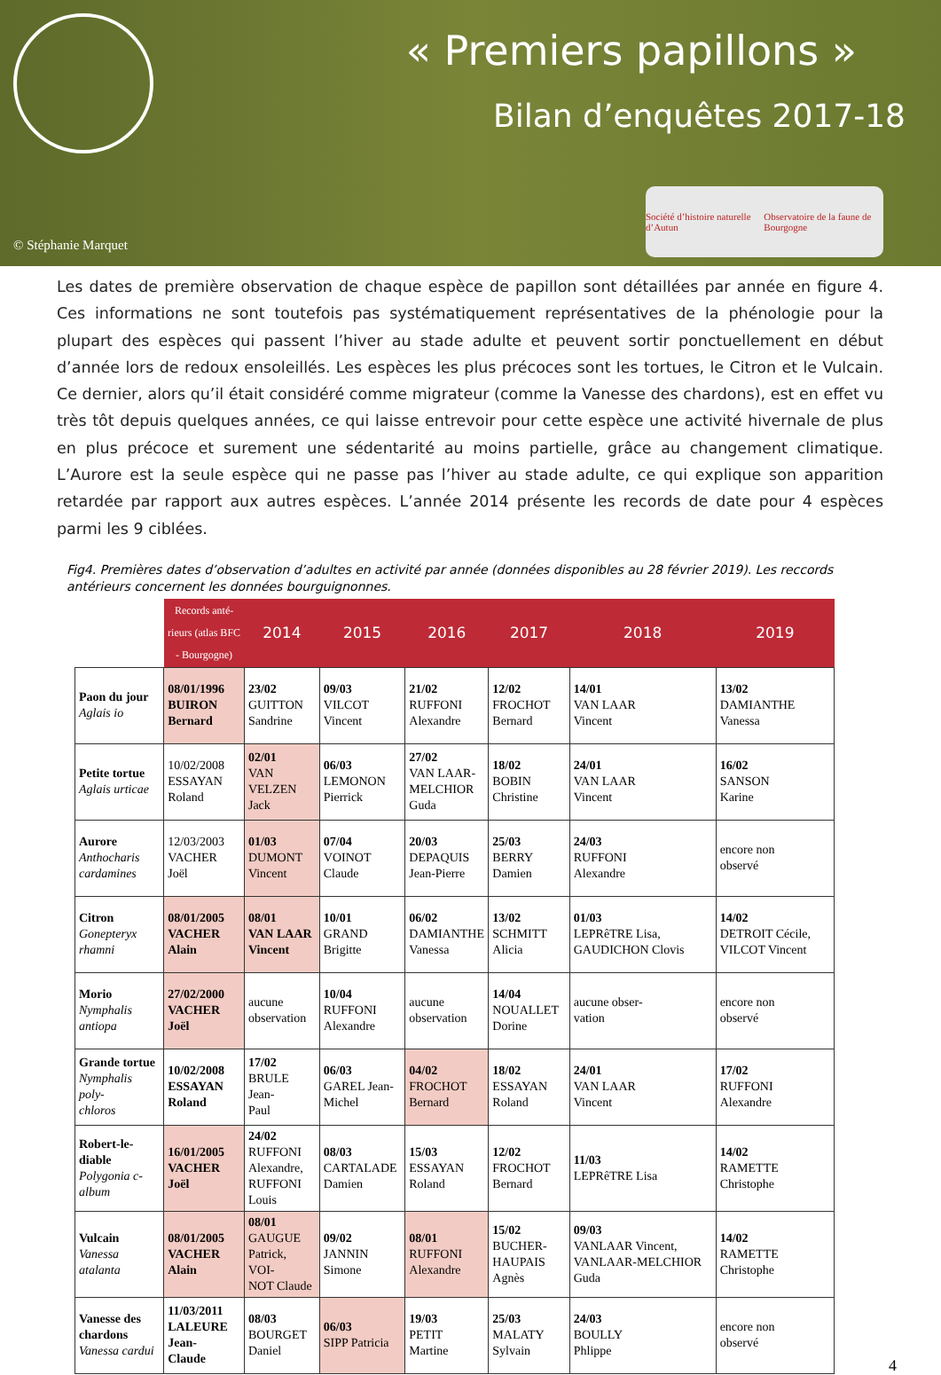« Premiers papillons »
Bilan d’enquêtes 2017-18
© Stéphanie Marquet
Société d’histoire naturelle d’Autun Observatoire de la faune de Bourgogne
Les dates de première observation de chaque espèce de papillon sont détaillées par année en figure 4. Ces informations ne sont toutefois pas systématiquement représentatives de la phénologie pour la plupart des espèces qui passent l’hiver au stade adulte et peuvent sortir ponctuellement en début d’année lors de redoux ensoleillés. Les espèces les plus précoces sont les tortues, le Citron et le Vulcain. Ce dernier, alors qu’il était considéré comme migrateur (comme la Vanesse des chardons), est en effet vu très tôt depuis quelques années, ce qui laisse entrevoir pour cette espèce une activité hivernale de plus en plus précoce et surement une sédentarité au moins partielle, grâce au changement climatique. L’Aurore est la seule espèce qui ne passe pas l’hiver au stade adulte, ce qui explique son apparition retardée par rapport aux autres espèces. L’année 2014 présente les records de date pour 4 espèces parmi les 9 ciblées.
Fig4. Premières dates d’observation d’adultes en activité par année (données disponibles au 28 février 2019). Les reccords antérieurs concernent les données bourguignonnes.
| | Records anté- rieurs (atlas BFC - Bourgogne) | 2014 | 2015 | 2016 | 2017 | 2018 | 2019 |
| --- | --- | --- | --- | --- | --- | --- | --- |
| Paon du jour Aglais io | 08/01/1996 BUIRON Bernard | 23/02 GUITTON Sandrine | 09/03 VILCOT Vincent | 21/02 RUFFONI Alexandre | 12/02 FROCHOT Bernard | 14/01 VAN LAAR Vincent | 13/02 DAMIANTHE Vanessa |
| Petite tortue Aglais urticae | 10/02/2008 ESSAYAN Roland | 02/01 VAN VELZEN Jack | 06/03 LEMONON Pierrick | 27/02 VAN LAAR- MELCHIOR Guda | 18/02 BOBIN Christine | 24/01 VAN LAAR Vincent | 16/02 SANSON Karine |
| Aurore Anthocharis cardamines | 12/03/2003 VACHER Joël | 01/03 DUMONT Vincent | 07/04 VOINOT Claude | 20/03 DEPAQUIS Jean-Pierre | 25/03 BERRY Damien | 24/03 RUFFONI Alexandre | encore non observé |
| Citron Gonepteryx rhamni | 08/01/2005 VACHER Alain | 08/01 VAN LAAR Vincent | 10/01 GRAND Brigitte | 06/02 DAMIANTHE Vanessa | 13/02 SCHMITT Alicia | 01/03 LEPRêTRE Lisa, GAUDICHON Clovis | 14/02 DETROIT Cécile, VILCOT Vincent |
| Morio Nymphalis antiopa | 27/02/2000 VACHER Joël | aucune observation | 10/04 RUFFONI Alexandre | aucune observation | 14/04 NOUALLET Dorine | aucune obser- vation | encore non observé |
| Grande tortue Nymphalis poly- chloros | 10/02/2008 ESSAYAN Roland | 17/02 BRULE Jean- Paul | 06/03 GAREL Jean- Michel | 04/02 FROCHOT Bernard | 18/02 ESSAYAN Roland | 24/01 VAN LAAR Vincent | 17/02 RUFFONI Alexandre |
| Robert-le-diable Polygonia c-album | 16/01/2005 VACHER Joël | 24/02 RUFFONI Alexandre, RUFFONI Louis | 08/03 CARTALADE Damien | 15/03 ESSAYAN Roland | 12/02 FROCHOT Bernard | 11/03 LEPRêTRE Lisa | 14/02 RAMETTE Christophe |
| Vulcain Vanessa atalanta | 08/01/2005 VACHER Alain | 08/01 GAUGUE Patrick, VOI- NOT Claude | 09/02 JANNIN Simone | 08/01 RUFFONI Alexandre | 15/02 BUCHER- HAUPAIS Agnès | 09/03 VANLAAR Vincent, VANLAAR-MELCHIOR Guda | 14/02 RAMETTE Christophe |
| Vanesse des chardons Vanessa cardui | 11/03/2011 LALEURE Jean- Claude | 08/03 BOURGET Daniel | 06/03 SIPP Patricia | 19/03 PETIT Martine | 25/03 MALATY Sylvain | 24/03 BOULLY Phlippe | encore non observé |
4